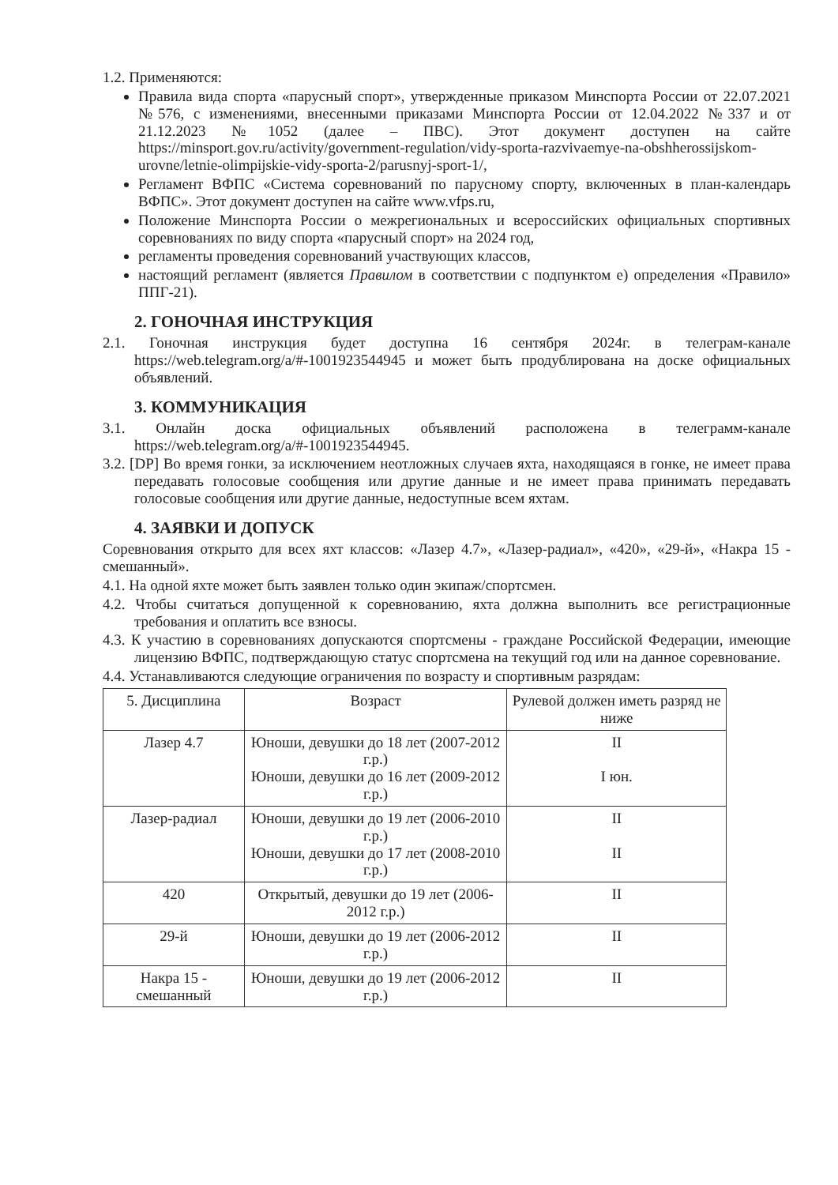1.2. Применяются:
Правила вида спорта «парусный спорт», утвержденные приказом Минспорта России от 22.07.2021 №576, с изменениями, внесенными приказами Минспорта России от 12.04.2022 №337 и от 21.12.2023 №1052 (далее – ПВС). Этот документ доступен на сайте https://minsport.gov.ru/activity/government-regulation/vidy-sporta-razvivaemye-na-obshherossijskom-urovne/letnie-olimpijskie-vidy-sporta-2/parusnyj-sport-1/,
Регламент ВФПС «Система соревнований по парусному спорту, включенных в план-календарь ВФПС». Этот документ доступен на сайте www.vfps.ru,
Положение Минспорта России о межрегиональных и всероссийских официальных спортивных соревнованиях по виду спорта «парусный спорт» на 2024 год,
регламенты проведения соревнований участвующих классов,
настоящий регламент (является Правилом в соответствии с подпунктом е) определения «Правило» ППГ-21).
2. ГОНОЧНАЯ ИНСТРУКЦИЯ
2.1. Гоночная инструкция будет доступна 16 сентября 2024г. в телеграм-канале https://web.telegram.org/a/#-1001923544945 и может быть продублирована на доске официальных объявлений.
3. КОММУНИКАЦИЯ
3.1. Онлайн доска официальных объявлений расположена в телеграмм-канале https://web.telegram.org/a/#-1001923544945.
3.2. [DP] Во время гонки, за исключением неотложных случаев яхта, находящаяся в гонке, не имеет права передавать голосовые сообщения или другие данные и не имеет права принимать передавать голосовые сообщения или другие данные, недоступные всем яхтам.
4. ЗАЯВКИ И ДОПУСК
Соревнования открыто для всех яхт классов: «Лазер 4.7», «Лазер-радиал», «420», «29-й», «Накра 15 - смешанный».
4.1. На одной яхте может быть заявлен только один экипаж/спортсмен.
4.2. Чтобы считаться допущенной к соревнованию, яхта должна выполнить все регистрационные требования и оплатить все взносы.
4.3. К участию в соревнованиях допускаются спортсмены - граждане Российской Федерации, имеющие лицензию ВФПС, подтверждающую статус спортсмена на текущий год или на данное соревнование.
4.4. Устанавливаются следующие ограничения по возрасту и спортивным разрядам:
| 5. Дисциплина | Возраст | Рулевой должен иметь разряд не ниже |
| Лазер 4.7 | Юноши, девушки до 18 лет (2007-2012 г.р.) Юноши, девушки до 16 лет (2009-2012 г.р.) | II I юн. |
| Лазер-радиал | Юноши, девушки до 19 лет (2006-2010 г.р.) Юноши, девушки до 17 лет (2008-2010 г.р.) | II II |
| 420 | Открытый, девушки до 19 лет (2006-2012 г.р.) | II |
| 29-й | Юноши, девушки до 19 лет (2006-2012 г.р.) | II |
| Накра 15 - смешанный | Юноши, девушки до 19 лет (2006-2012 г.р.) | II |